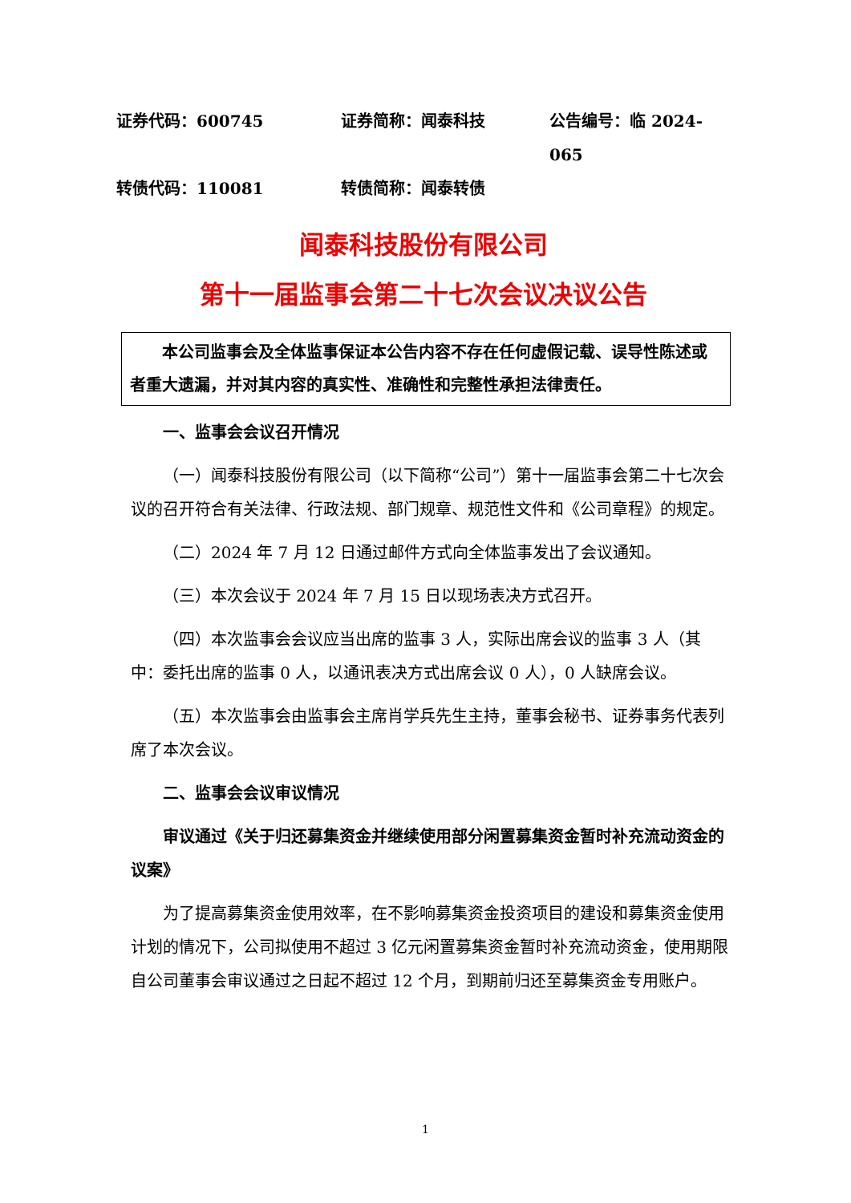证券代码：600745
证券简称：闻泰科技
公告编号：临 2024-065
转债代码：110081
转债简称：闻泰转债
闻泰科技股份有限公司
第十一届监事会第二十七次会议决议公告
本公司监事会及全体监事保证本公告内容不存在任何虚假记载、误导性陈述或者重大遗漏，并对其内容的真实性、准确性和完整性承担法律责任。
一、监事会会议召开情况
（一）闻泰科技股份有限公司（以下简称“公司”）第十一届监事会第二十七次会议的召开符合有关法律、行政法规、部门规章、规范性文件和《公司章程》的规定。
（二）2024 年 7 月 12 日通过邮件方式向全体监事发出了会议通知。
（三）本次会议于 2024 年 7 月 15 日以现场表决方式召开。
（四）本次监事会会议应当出席的监事 3 人，实际出席会议的监事 3 人（其中：委托出席的监事 0 人，以通讯表决方式出席会议 0 人），0 人缺席会议。
（五）本次监事会由监事会主席肖学兵先生主持，董事会秘书、证券事务代表列席了本次会议。
二、监事会会议审议情况
审议通过《关于归还募集资金并继续使用部分闲置募集资金暂时补充流动资金的议案》
为了提高募集资金使用效率，在不影响募集资金投资项目的建设和募集资金使用计划的情况下，公司拟使用不超过 3 亿元闲置募集资金暂时补充流动资金，使用期限自公司董事会审议通过之日起不超过 12 个月，到期前归还至募集资金专用账户。
1